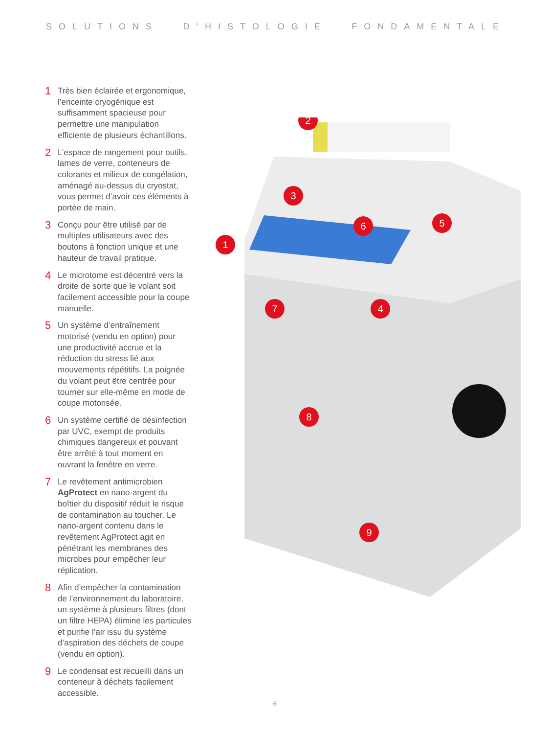SOLUTIONS D'HISTOLOGIE FONDAMENTALE
1 Très bien éclairée et ergonomique, l’enceinte cryogénique est suffisamment spacieuse pour permettre une manipulation efficiente de plusieurs échantillons.
2 L’espace de rangement pour outils, lames de verre, conteneurs de colorants et milieux de congélation, aménagé au-dessus du cryostat, vous permet d’avoir ces éléments à portée de main.
3 Conçu pour être utilisé par de multiples utilisateurs avec des boutons à fonction unique et une hauteur de travail pratique.
4 Le microtome est décentré vers la droite de sorte que le volant soit facilement accessible pour la coupe manuelle.
5 Un système d’entraînement motorisé (vendu en option) pour une productivité accrue et la réduction du stress lié aux mouvements répétitifs. La poignée du volant peut être centrée pour tourner sur elle-même en mode de coupe motorisée.
6 Un système certifié de désinfection par UVC, exempt de produits chimiques dangereux et pouvant être arrêté à tout moment en ouvrant la fenêtre en verre.
7 Le revêtement antimicrobien AgProtect en nano-argent du boîtier du dispositif réduit le risque de contamination au toucher. Le nano-argent contenu dans le revêtement AgProtect agit en pénétrant les membranes des microbes pour empêcher leur réplication.
8 Afin d’empêcher la contamination de l’environnement du laboratoire, un système à plusieurs filtres (dont un filtre HEPA) élimine les particules et purifie l’air issu du système d’aspiration des déchets de coupe (vendu en option).
9 Le condensat est recueilli dans un conteneur à déchets facilement accessible.
2
3
1
6
5
4
7
8
9
6